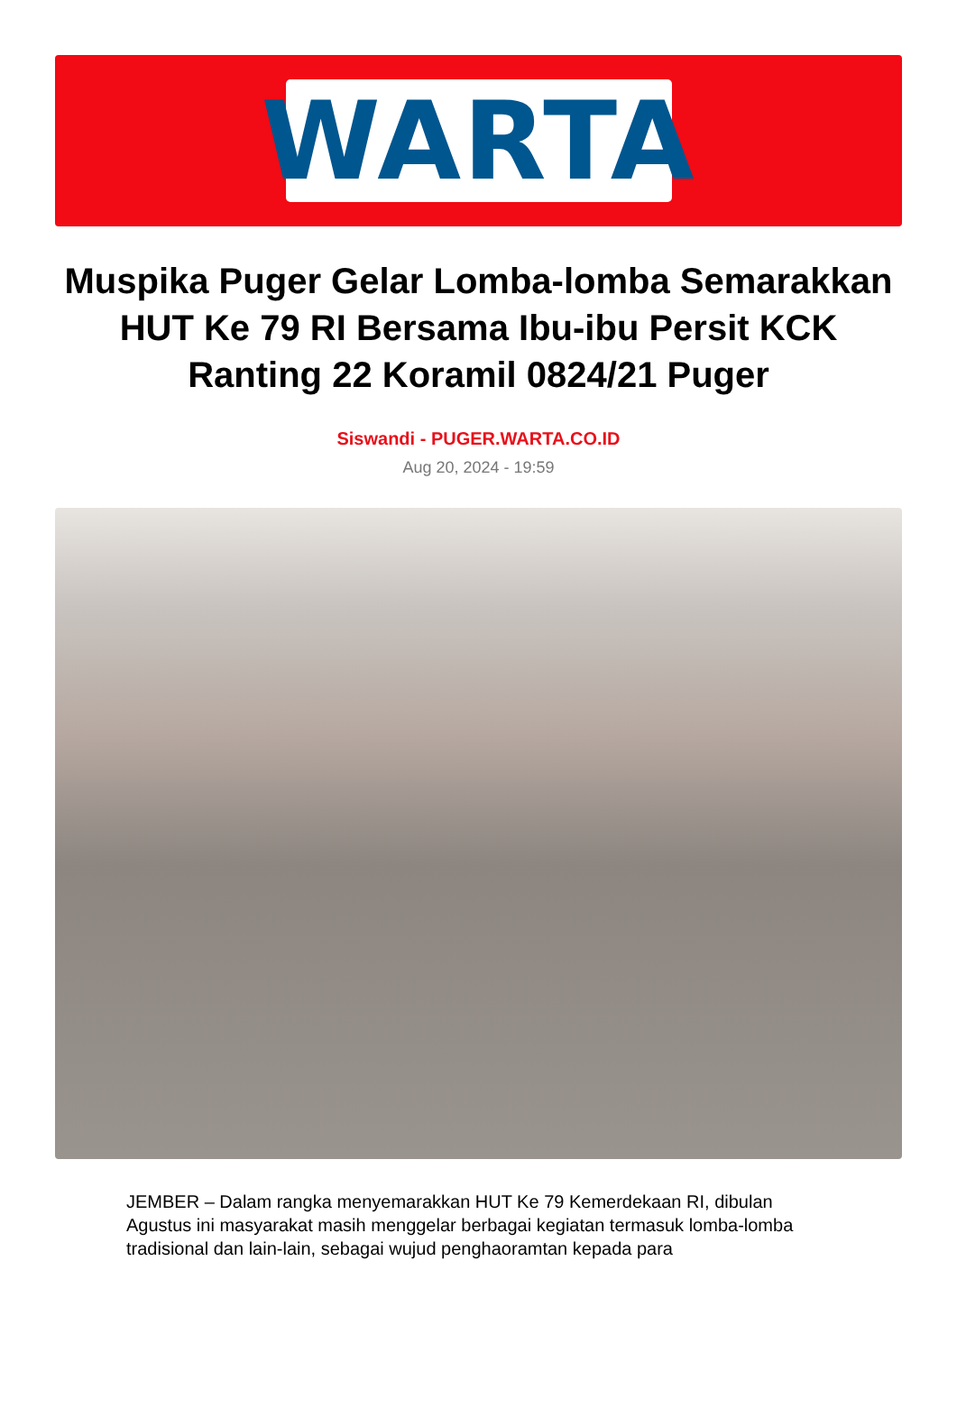WARTA
Muspika Puger Gelar Lomba-lomba Semarakkan HUT Ke 79 RI Bersama Ibu-ibu Persit KCK Ranting 22 Koramil 0824/21 Puger
Siswandi - PUGER.WARTA.CO.ID
Aug 20, 2024 - 19:59
JEMBER – Dalam rangka menyemarakkan HUT Ke 79 Kemerdekaan RI, dibulan Agustus ini masyarakat masih menggelar berbagai kegiatan termasuk lomba-lomba tradisional dan lain-lain, sebagai wujud penghaoramtan kepada para